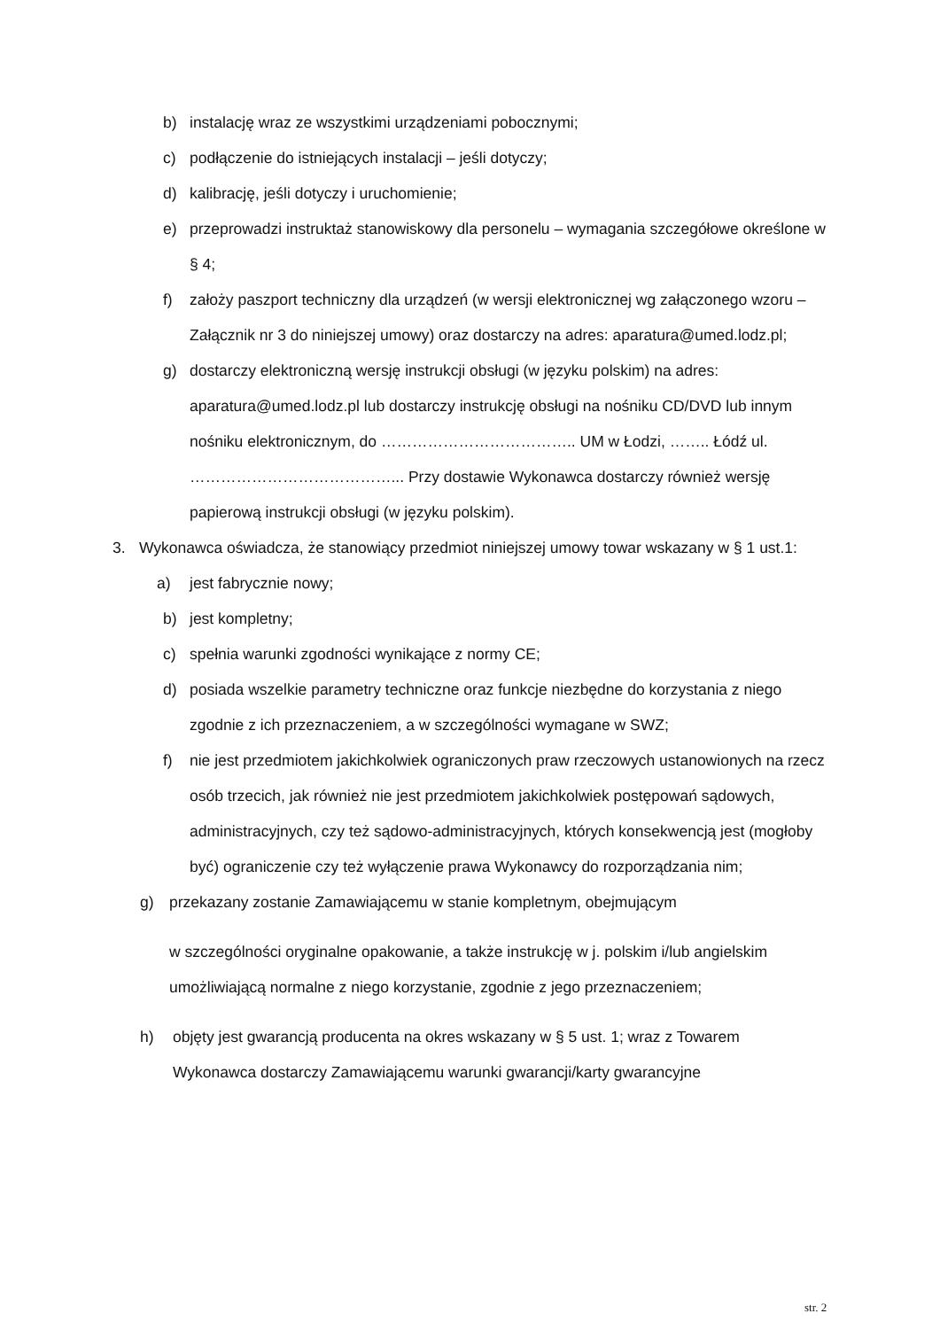b) instalację wraz ze wszystkimi urządzeniami pobocznymi;
c) podłączenie do istniejących instalacji – jeśli dotyczy;
d) kalibrację, jeśli dotyczy i uruchomienie;
e) przeprowadzi instruktaż stanowiskowy dla personelu – wymagania szczegółowe określone w § 4;
f) założy paszport techniczny dla urządzeń (w wersji elektronicznej wg załączonego wzoru – Załącznik nr 3 do niniejszej umowy) oraz dostarczy na adres: aparatura@umed.lodz.pl;
g) dostarczy elektroniczną wersję instrukcji obsługi (w języku polskim) na adres: aparatura@umed.lodz.pl lub dostarczy instrukcję obsługi na nośniku CD/DVD lub innym nośniku elektronicznym, do ……………………………….. UM w Łodzi, …….. Łódź ul. …………………………………... Przy dostawie Wykonawca dostarczy również wersję papierową instrukcji obsługi (w języku polskim).
3. Wykonawca oświadcza, że stanowiący przedmiot niniejszej umowy towar wskazany w § 1 ust.1:
a) jest fabrycznie nowy;
b) jest kompletny;
c) spełnia warunki zgodności wynikające z normy CE;
d) posiada wszelkie parametry techniczne oraz funkcje niezbędne do korzystania z niego zgodnie z ich przeznaczeniem, a w szczególności wymagane w SWZ;
f) nie jest przedmiotem jakichkolwiek ograniczonych praw rzeczowych ustanowionych na rzecz osób trzecich, jak również nie jest przedmiotem jakichkolwiek postępowań sądowych, administracyjnych, czy też sądowo-administracyjnych, których konsekwencją jest (mogłoby być) ograniczenie czy też wyłączenie prawa Wykonawcy do rozporządzania nim;
g) przekazany zostanie Zamawiającemu w stanie kompletnym, obejmującym
w szczególności oryginalne opakowanie, a także instrukcję w j. polskim i/lub angielskim umożliwiającą normalne z niego korzystanie, zgodnie z jego przeznaczeniem;
h) objęty jest gwarancją producenta na okres wskazany w § 5 ust. 1; wraz z Towarem Wykonawca dostarczy Zamawiającemu warunki gwarancji/karty gwarancyjne
str. 2